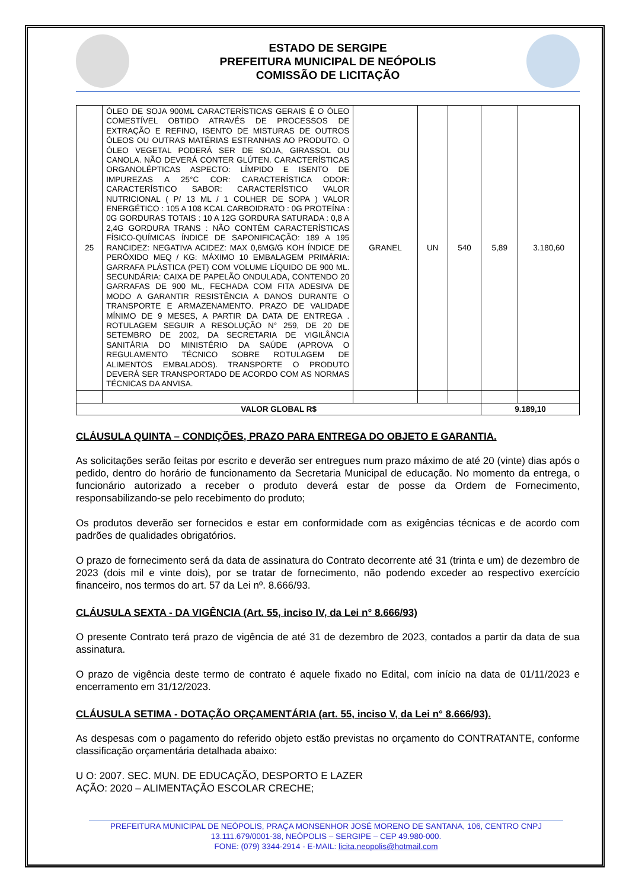ESTADO DE SERGIPE
PREFEITURA MUNICIPAL DE NEÓPOLIS
COMISSÃO DE LICITAÇÃO
| 25 | ÓLEO DE SOJA 900ML CARACTERÍSTICAS GERAIS É O ÓLEO COMESTÍVEL OBTIDO ATRAVÉS DE PROCESSOS DE EXTRAÇÃO E REFINO, ISENTO DE MISTURAS DE OUTROS ÓLEOS OU OUTRAS MATÉRIAS ESTRANHAS AO PRODUTO. O ÓLEO VEGETAL PODERÁ SER DE SOJA, GIRASSOL OU CANOLA. NÃO DEVERÁ CONTER GLÚTEN. CARACTERÍSTICAS ORGANOLÉPTICAS ASPECTO: LÍMPIDO E ISENTO DE IMPUREZAS A 25°C COR: CARACTERÍSTICA ODOR: CARACTERÍSTICO SABOR: CARACTERÍSTICO VALOR NUTRICIONAL ( P/ 13 ML / 1 COLHER DE SOPA ) VALOR ENERGÉTICO : 105 A 108 KCAL CARBOIDRATO : 0G PROTEÍNA : 0G GORDURAS TOTAIS : 10 A 12G GORDURA SATURADA : 0,8 A 2,4G GORDURA TRANS : NÃO CONTÉM CARACTERÍSTICAS FÍSICO-QUÍMICAS ÍNDICE DE SAPONIFICAÇÃO: 189 A 195 RANCIDEZ: NEGATIVA ACIDEZ: MAX 0,6MG/G KOH ÍNDICE DE PERÓXIDO MEQ / KG: MÁXIMO 10 EMBALAGEM PRIMÁRIA: GARRAFA PLÁSTICA (PET) COM VOLUME LÍQUIDO DE 900 ML. SECUNDÁRIA: CAIXA DE PAPELÃO ONDULADA, CONTENDO 20 GARRAFAS DE 900 ML, FECHADA COM FITA ADESIVA DE MODO A GARANTIR RESISTÊNCIA A DANOS DURANTE O TRANSPORTE E ARMAZENAMENTO. PRAZO DE VALIDADE MÍNIMO DE 9 MESES, A PARTIR DA DATA DE ENTREGA . ROTULAGEM SEGUIR A RESOLUÇÃO N° 259, DE 20 DE SETEMBRO DE 2002, DA SECRETARIA DE VIGILÂNCIA SANITÁRIA DO MINISTÉRIO DA SAÚDE (APROVA O REGULAMENTO TÉCNICO SOBRE ROTULAGEM DE ALIMENTOS EMBALADOS). TRANSPORTE O PRODUTO DEVERÁ SER TRANSPORTADO DE ACORDO COM AS NORMAS TÉCNICAS DA ANVISA. | GRANEL | UN | 540 | 5,89 | 3.180,60 |
| VALOR GLOBAL R$ | | | | | 9.189,10 | |
CLÁUSULA QUINTA – CONDIÇÕES, PRAZO PARA ENTREGA DO OBJETO E GARANTIA.
As solicitações serão feitas por escrito e deverão ser entregues num prazo máximo de até 20 (vinte) dias após o pedido, dentro do horário de funcionamento da Secretaria Municipal de educação. No momento da entrega, o funcionário autorizado a receber o produto deverá estar de posse da Ordem de Fornecimento, responsabilizando-se pelo recebimento do produto;
Os produtos deverão ser fornecidos e estar em conformidade com as exigências técnicas e de acordo com padrões de qualidades obrigatórios.
O prazo de fornecimento será da data de assinatura do Contrato decorrente até 31 (trinta e um) de dezembro de 2023 (dois mil e vinte dois), por se tratar de fornecimento, não podendo exceder ao respectivo exercício financeiro, nos termos do art. 57 da Lei nº. 8.666/93.
CLÁUSULA SEXTA - DA VIGÊNCIA (Art. 55, inciso IV, da Lei n° 8.666/93)
O presente Contrato terá prazo de vigência de até 31 de dezembro de 2023, contados a partir da data de sua assinatura.
O prazo de vigência deste termo de contrato é aquele fixado no Edital, com início na data de 01/11/2023 e encerramento em 31/12/2023.
CLÁUSULA SETIMA - DOTAÇÃO ORÇAMENTÁRIA (art. 55, inciso V, da Lei n° 8.666/93).
As despesas com o pagamento do referido objeto estão previstas no orçamento do CONTRATANTE, conforme classificação orçamentária detalhada abaixo:
U O: 2007. SEC. MUN. DE EDUCAÇÃO, DESPORTO E LAZER
AÇÃO: 2020 – ALIMENTAÇÃO ESCOLAR CRECHE;
PREFEITURA MUNICIPAL DE NEÓPOLIS, PRAÇA MONSENHOR JOSÉ MORENO DE SANTANA, 106, CENTRO CNPJ
13.111.679/0001-38, NEÓPOLIS – SERGIPE – CEP 49.980-000.
FONE: (079) 3344-2914 - E-MAIL: licita.neopolis@hotmail.com